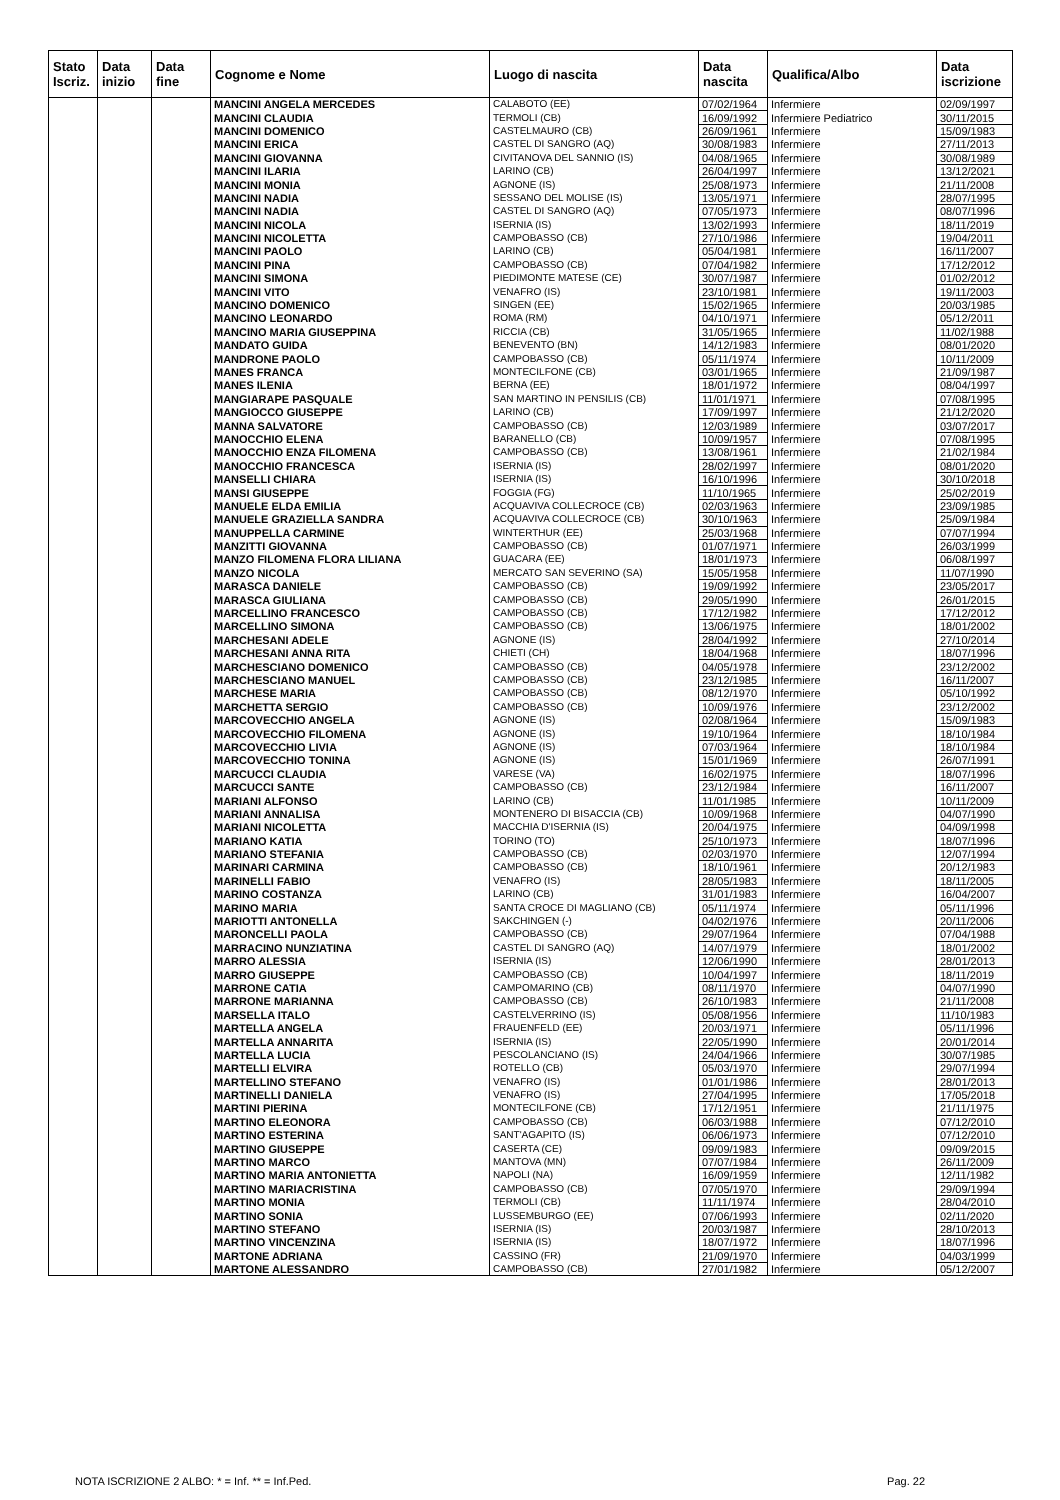| Stato Iscriz. | Data inizio | Data fine | Cognome e Nome | Luogo di nascita | Data nascita | Qualifica/Albo | Data iscrizione |
| --- | --- | --- | --- | --- | --- | --- | --- |
| | | | MANCINI ANGELA MERCEDES | CALABOTO (EE) | 07/02/1964 | Infermiere | 02/09/1997 |
| | | | MANCINI CLAUDIA | TERMOLI (CB) | 16/09/1992 | Infermiere Pediatrico | 30/11/2015 |
| | | | MANCINI DOMENICO | CASTELMAURO (CB) | 26/09/1961 | Infermiere | 15/09/1983 |
| | | | MANCINI ERICA | CASTEL DI SANGRO (AQ) | 30/08/1983 | Infermiere | 27/11/2013 |
| | | | MANCINI GIOVANNA | CIVITANOVA DEL SANNIO (IS) | 04/08/1965 | Infermiere | 30/08/1989 |
| | | | MANCINI ILARIA | LARINO (CB) | 26/04/1997 | Infermiere | 13/12/2021 |
| | | | MANCINI MONIA | AGNONE (IS) | 25/08/1973 | Infermiere | 21/11/2008 |
| | | | MANCINI NADIA | SESSANO DEL MOLISE (IS) | 13/05/1971 | Infermiere | 28/07/1995 |
| | | | MANCINI NADIA | CASTEL DI SANGRO (AQ) | 07/05/1973 | Infermiere | 08/07/1996 |
| | | | MANCINI NICOLA | ISERNIA (IS) | 13/02/1993 | Infermiere | 18/11/2019 |
| | | | MANCINI NICOLETTA | CAMPOBASSO (CB) | 27/10/1986 | Infermiere | 19/04/2011 |
| | | | MANCINI PAOLO | LARINO (CB) | 05/04/1981 | Infermiere | 16/11/2007 |
| | | | MANCINI PINA | CAMPOBASSO (CB) | 07/04/1982 | Infermiere | 17/12/2012 |
| | | | MANCINI SIMONA | PIEDIMONTE MATESE (CE) | 30/07/1987 | Infermiere | 01/02/2012 |
| | | | MANCINI VITO | VENAFRO (IS) | 23/10/1981 | Infermiere | 19/11/2003 |
| | | | MANCINO DOMENICO | SINGEN (EE) | 15/02/1965 | Infermiere | 20/03/1985 |
| | | | MANCINO LEONARDO | ROMA (RM) | 04/10/1971 | Infermiere | 05/12/2011 |
| | | | MANCINO MARIA GIUSEPPINA | RICCIA (CB) | 31/05/1965 | Infermiere | 11/02/1988 |
| | | | MANDATO GUIDA | BENEVENTO (BN) | 14/12/1983 | Infermiere | 08/01/2020 |
| | | | MANDRONE PAOLO | CAMPOBASSO (CB) | 05/11/1974 | Infermiere | 10/11/2009 |
| | | | MANES FRANCA | MONTECILFONE (CB) | 03/01/1965 | Infermiere | 21/09/1987 |
| | | | MANES ILENIA | BERNA (EE) | 18/01/1972 | Infermiere | 08/04/1997 |
| | | | MANGIARAPE PASQUALE | SAN MARTINO IN PENSILIS (CB) | 11/01/1971 | Infermiere | 07/08/1995 |
| | | | MANGIOCCO GIUSEPPE | LARINO (CB) | 17/09/1997 | Infermiere | 21/12/2020 |
| | | | MANNA SALVATORE | CAMPOBASSO (CB) | 12/03/1989 | Infermiere | 03/07/2017 |
| | | | MANOCCHIO ELENA | BARANELLO (CB) | 10/09/1957 | Infermiere | 07/08/1995 |
| | | | MANOCCHIO ENZA FILOMENA | CAMPOBASSO (CB) | 13/08/1961 | Infermiere | 21/02/1984 |
| | | | MANOCCHIO FRANCESCA | ISERNIA (IS) | 28/02/1997 | Infermiere | 08/01/2020 |
| | | | MANSELLI CHIARA | ISERNIA (IS) | 16/10/1996 | Infermiere | 30/10/2018 |
| | | | MANSI GIUSEPPE | FOGGIA (FG) | 11/10/1965 | Infermiere | 25/02/2019 |
| | | | MANUELE ELDA EMILIA | ACQUAVIVA COLLECROCE (CB) | 02/03/1963 | Infermiere | 23/09/1985 |
| | | | MANUELE GRAZIELLA SANDRA | ACQUAVIVA COLLECROCE (CB) | 30/10/1963 | Infermiere | 25/09/1984 |
| | | | MANUPPELLA CARMINE | WINTERTHUR (EE) | 25/03/1968 | Infermiere | 07/07/1994 |
| | | | MANZITTI GIOVANNA | CAMPOBASSO (CB) | 01/07/1971 | Infermiere | 26/03/1999 |
| | | | MANZO FILOMENA FLORA LILIANA | GUACARA (EE) | 18/01/1973 | Infermiere | 06/08/1997 |
| | | | MANZO NICOLA | MERCATO SAN SEVERINO (SA) | 15/05/1958 | Infermiere | 11/07/1990 |
| | | | MARASCA DANIELE | CAMPOBASSO (CB) | 19/09/1992 | Infermiere | 23/05/2017 |
| | | | MARASCA GIULIANA | CAMPOBASSO (CB) | 29/05/1990 | Infermiere | 26/01/2015 |
| | | | MARCELLINO FRANCESCO | CAMPOBASSO (CB) | 17/12/1982 | Infermiere | 17/12/2012 |
| | | | MARCELLINO SIMONA | CAMPOBASSO (CB) | 13/06/1975 | Infermiere | 18/01/2002 |
| | | | MARCHESANI ADELE | AGNONE (IS) | 28/04/1992 | Infermiere | 27/10/2014 |
| | | | MARCHESANI ANNA RITA | CHIETI (CH) | 18/04/1968 | Infermiere | 18/07/1996 |
| | | | MARCHESCIANO DOMENICO | CAMPOBASSO (CB) | 04/05/1978 | Infermiere | 23/12/2002 |
| | | | MARCHESCIANO MANUEL | CAMPOBASSO (CB) | 23/12/1985 | Infermiere | 16/11/2007 |
| | | | MARCHESE MARIA | CAMPOBASSO (CB) | 08/12/1970 | Infermiere | 05/10/1992 |
| | | | MARCHETTA SERGIO | CAMPOBASSO (CB) | 10/09/1976 | Infermiere | 23/12/2002 |
| | | | MARCOVECCHIO ANGELA | AGNONE (IS) | 02/08/1964 | Infermiere | 15/09/1983 |
| | | | MARCOVECCHIO FILOMENA | AGNONE (IS) | 19/10/1964 | Infermiere | 18/10/1984 |
| | | | MARCOVECCHIO LIVIA | AGNONE (IS) | 07/03/1964 | Infermiere | 18/10/1984 |
| | | | MARCOVECCHIO TONINA | AGNONE (IS) | 15/01/1969 | Infermiere | 26/07/1991 |
| | | | MARCUCCI CLAUDIA | VARESE (VA) | 16/02/1975 | Infermiere | 18/07/1996 |
| | | | MARCUCCI SANTE | CAMPOBASSO (CB) | 23/12/1984 | Infermiere | 16/11/2007 |
| | | | MARIANI ALFONSO | LARINO (CB) | 11/01/1985 | Infermiere | 10/11/2009 |
| | | | MARIANI ANNALISA | MONTENERO DI BISACCIA (CB) | 10/09/1968 | Infermiere | 04/07/1990 |
| | | | MARIANI NICOLETTA | MACCHIA D'ISERNIA (IS) | 20/04/1975 | Infermiere | 04/09/1998 |
| | | | MARIANO KATIA | TORINO (TO) | 25/10/1973 | Infermiere | 18/07/1996 |
| | | | MARIANO STEFANIA | CAMPOBASSO (CB) | 02/03/1970 | Infermiere | 12/07/1994 |
| | | | MARINARI CARMINA | CAMPOBASSO (CB) | 18/10/1961 | Infermiere | 20/12/1983 |
| | | | MARINELLI FABIO | VENAFRO (IS) | 28/05/1983 | Infermiere | 18/11/2005 |
| | | | MARINO COSTANZA | LARINO (CB) | 31/01/1983 | Infermiere | 16/04/2007 |
| | | | MARINO MARIA | SANTA CROCE DI MAGLIANO (CB) | 05/11/1974 | Infermiere | 05/11/1996 |
| | | | MARIOTTI ANTONELLA | SAKCHINGEN (-) | 04/02/1976 | Infermiere | 20/11/2006 |
| | | | MARONCELLI PAOLA | CAMPOBASSO (CB) | 29/07/1964 | Infermiere | 07/04/1988 |
| | | | MARRACINO NUNZIATINA | CASTEL DI SANGRO (AQ) | 14/07/1979 | Infermiere | 18/01/2002 |
| | | | MARRO ALESSIA | ISERNIA (IS) | 12/06/1990 | Infermiere | 28/01/2013 |
| | | | MARRO GIUSEPPE | CAMPOBASSO (CB) | 10/04/1997 | Infermiere | 18/11/2019 |
| | | | MARRONE CATIA | CAMPOMARINO (CB) | 08/11/1970 | Infermiere | 04/07/1990 |
| | | | MARRONE MARIANNA | CAMPOBASSO (CB) | 26/10/1983 | Infermiere | 21/11/2008 |
| | | | MARSELLA ITALO | CASTELVERRINO (IS) | 05/08/1956 | Infermiere | 11/10/1983 |
| | | | MARTELLA ANGELA | FRAUENFELD (EE) | 20/03/1971 | Infermiere | 05/11/1996 |
| | | | MARTELLA ANNARITA | ISERNIA (IS) | 22/05/1990 | Infermiere | 20/01/2014 |
| | | | MARTELLA LUCIA | PESCOLANCIANO (IS) | 24/04/1966 | Infermiere | 30/07/1985 |
| | | | MARTELLI ELVIRA | ROTELLO (CB) | 05/03/1970 | Infermiere | 29/07/1994 |
| | | | MARTELLINO STEFANO | VENAFRO (IS) | 01/01/1986 | Infermiere | 28/01/2013 |
| | | | MARTINELLI DANIELA | VENAFRO (IS) | 27/04/1995 | Infermiere | 17/05/2018 |
| | | | MARTINI PIERINA | MONTECILFONE (CB) | 17/12/1951 | Infermiere | 21/11/1975 |
| | | | MARTINO ELEONORA | CAMPOBASSO (CB) | 06/03/1988 | Infermiere | 07/12/2010 |
| | | | MARTINO ESTERINA | SANT'AGAPITO (IS) | 06/06/1973 | Infermiere | 07/12/2010 |
| | | | MARTINO GIUSEPPE | CASERTA (CE) | 09/09/1983 | Infermiere | 09/09/2015 |
| | | | MARTINO MARCO | MANTOVA (MN) | 07/07/1984 | Infermiere | 26/11/2009 |
| | | | MARTINO MARIA ANTONIETTA | NAPOLI (NA) | 16/09/1959 | Infermiere | 12/11/1982 |
| | | | MARTINO MARIACRISTINA | CAMPOBASSO (CB) | 07/05/1970 | Infermiere | 29/09/1994 |
| | | | MARTINO MONIA | TERMOLI (CB) | 11/11/1974 | Infermiere | 28/04/2010 |
| | | | MARTINO SONIA | LUSSEMBURGO (EE) | 07/06/1993 | Infermiere | 02/11/2020 |
| | | | MARTINO STEFANO | ISERNIA (IS) | 20/03/1987 | Infermiere | 28/10/2013 |
| | | | MARTINO VINCENZINA | ISERNIA (IS) | 18/07/1972 | Infermiere | 18/07/1996 |
| | | | MARTONE ADRIANA | CASSINO (FR) | 21/09/1970 | Infermiere | 04/03/1999 |
| | | | MARTONE ALESSANDRO | CAMPOBASSO (CB) | 27/01/1982 | Infermiere | 05/12/2007 |
NOTA ISCRIZIONE 2 ALBO: * = Inf. ** = Inf.Ped. Pag. 22